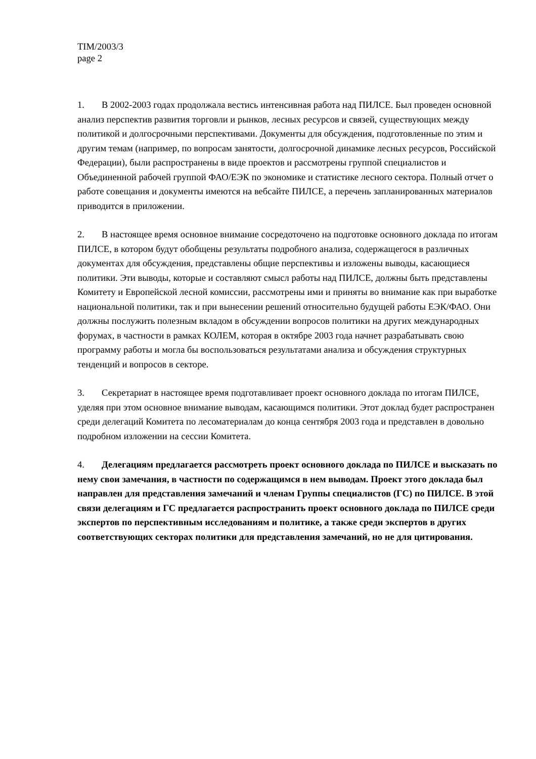TIM/2003/3
page 2
1. В 2002-2003 годах продолжала вестись интенсивная работа над ПИЛСЕ. Был проведен основной анализ перспектив развития торговли и рынков, лесных ресурсов и связей, существующих между политикой и долгосрочными перспективами. Документы для обсуждения, подготовленные по этим и другим темам (например, по вопросам занятости, долгосрочной динамике лесных ресурсов, Российской Федерации), были распространены в виде проектов и рассмотрены группой специалистов и Объединенной рабочей группой ФАО/ЕЭК по экономике и статистике лесного сектора. Полный отчет о работе совещания и документы имеются на вебсайте ПИЛСЕ, а перечень запланированных материалов приводится в приложении.
2. В настоящее время основное внимание сосредоточено на подготовке основного доклада по итогам ПИЛСЕ, в котором будут обобщены результаты подробного анализа, содержащегося в различных документах для обсуждения, представлены общие перспективы и изложены выводы, касающиеся политики. Эти выводы, которые и составляют смысл работы над ПИЛСЕ, должны быть представлены Комитету и Европейской лесной комиссии, рассмотрены ими и приняты во внимание как при выработке национальной политики, так и при вынесении решений относительно будущей работы ЕЭК/ФАО. Они должны послужить полезным вкладом в обсуждении вопросов политики на других международных форумах, в частности в рамках КОЛЕМ, которая в октябре 2003 года начнет разрабатывать свою программу работы и могла бы воспользоваться результатами анализа и обсуждения структурных тенденций и вопросов в секторе.
3. Секретариат в настоящее время подготавливает проект основного доклада по итогам ПИЛСЕ, уделяя при этом основное внимание выводам, касающимся политики. Этот доклад будет распространен среди делегаций Комитета по лесоматериалам до конца сентября 2003 года и представлен в довольно подробном изложении на сессии Комитета.
4. Делегациям предлагается рассмотреть проект основного доклада по ПИЛСЕ и высказать по нему свои замечания, в частности по содержащимся в нем выводам. Проект этого доклада был направлен для представления замечаний и членам Группы специалистов (ГС) по ПИЛСЕ. В этой связи делегациям и ГС предлагается распространить проект основного доклада по ПИЛСЕ среди экспертов по перспективным исследованиям и политике, а также среди экспертов в других соответствующих секторах политики для представления замечаний, но не для цитирования.